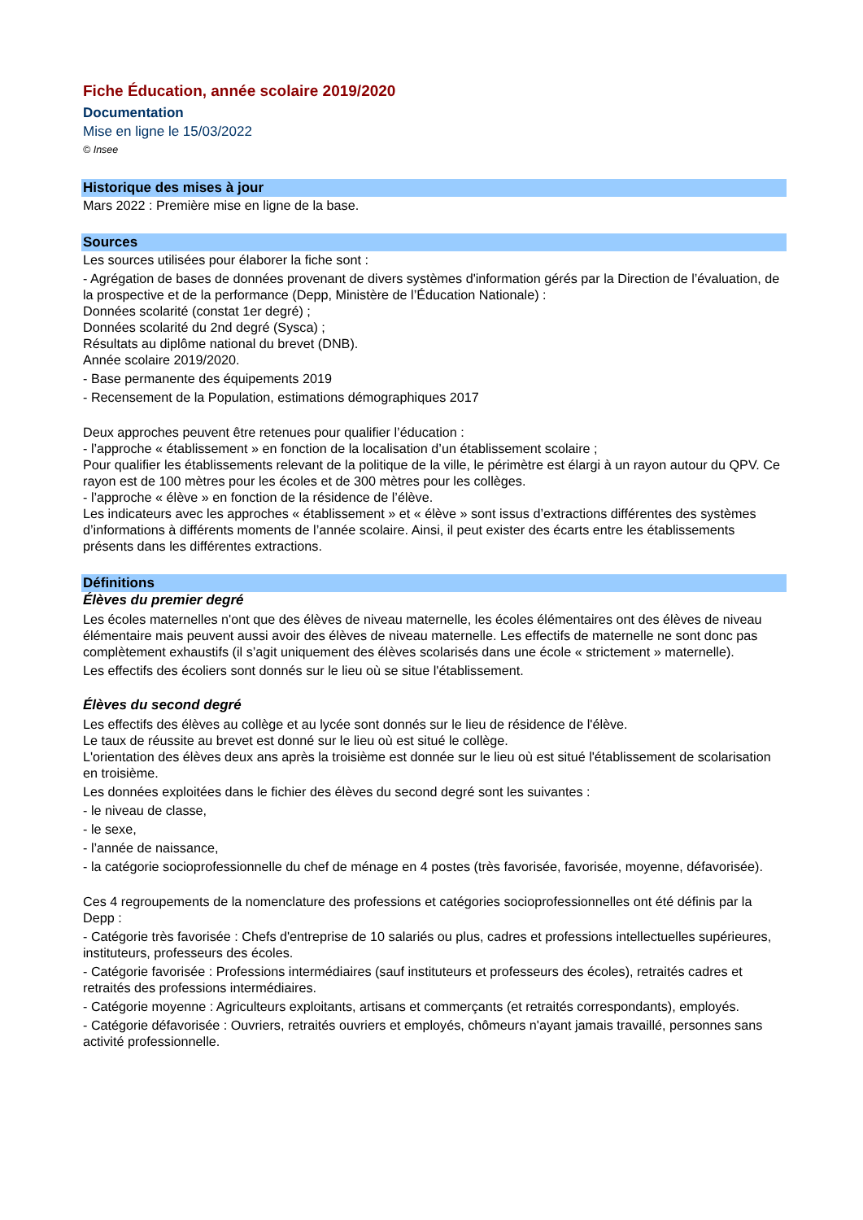Fiche Éducation, année scolaire 2019/2020
Documentation
Mise en ligne le 15/03/2022
© Insee
Historique des mises à jour
Mars 2022 : Première mise en ligne de la base.
Sources
Les sources utilisées pour élaborer la fiche sont :
- Agrégation de bases de données provenant de divers systèmes d'information gérés par la Direction de l’évaluation, de la prospective et de la performance (Depp, Ministère de l’Éducation Nationale) :
Données scolarité (constat 1er degré) ;
Données scolarité du 2nd degré (Sysca) ;
Résultats au diplôme national du brevet (DNB).
Année scolaire 2019/2020.
- Base permanente des équipements 2019
- Recensement de la Population, estimations démographiques 2017
Deux approches peuvent être retenues pour qualifier l’éducation :
- l’approche « établissement » en fonction de la localisation d’un établissement scolaire ;
Pour qualifier les établissements relevant de la politique de la ville, le périmètre est élargi à un rayon autour du QPV. Ce rayon est de 100 mètres pour les écoles et de 300 mètres pour les collèges.
- l’approche « élève » en fonction de la résidence de l’élève.
Les indicateurs avec les approches « établissement » et « élève » sont issus d’extractions différentes des systèmes d’informations à différents moments de l’année scolaire. Ainsi, il peut exister des écarts entre les établissements présents dans les différentes extractions.
Définitions
Élèves du premier degré
Les écoles maternelles n'ont que des élèves de niveau maternelle, les écoles élémentaires ont des élèves de niveau élémentaire mais peuvent aussi avoir des élèves de niveau maternelle. Les effectifs de maternelle ne sont donc pas complètement exhaustifs (il s’agit uniquement des élèves scolarisés dans une école « strictement » maternelle).
Les effectifs des écoliers sont donnés sur le lieu où se situe l'établissement.
Élèves du second degré
Les effectifs des élèves au collège et au lycée sont donnés sur le lieu de résidence de l'élève.
Le taux de réussite au brevet est donné sur le lieu où est situé le collège.
L'orientation des élèves deux ans après la troisième est donnée sur le lieu où est situé l'établissement de scolarisation en troisième.
Les données exploitées dans le fichier des élèves du second degré sont les suivantes :
- le niveau de classe,
- le sexe,
- l’année de naissance,
- la catégorie socioprofessionnelle du chef de ménage en 4 postes (très favorisée, favorisée, moyenne, défavorisée).
Ces 4 regroupements de la nomenclature des professions et catégories socioprofessionnelles ont été définis par la Depp :
- Catégorie très favorisée : Chefs d'entreprise de 10 salariés ou plus, cadres et professions intellectuelles supérieures, instituteurs, professeurs des écoles.
- Catégorie favorisée : Professions intermédiaires (sauf instituteurs et professeurs des écoles), retraités cadres et retraités des professions intermédiaires.
- Catégorie moyenne : Agriculteurs exploitants, artisans et commerçants (et retraités correspondants), employés.
- Catégorie défavorisée : Ouvriers, retraités ouvriers et employés, chômeurs n'ayant jamais travaillé, personnes sans activité professionnelle.